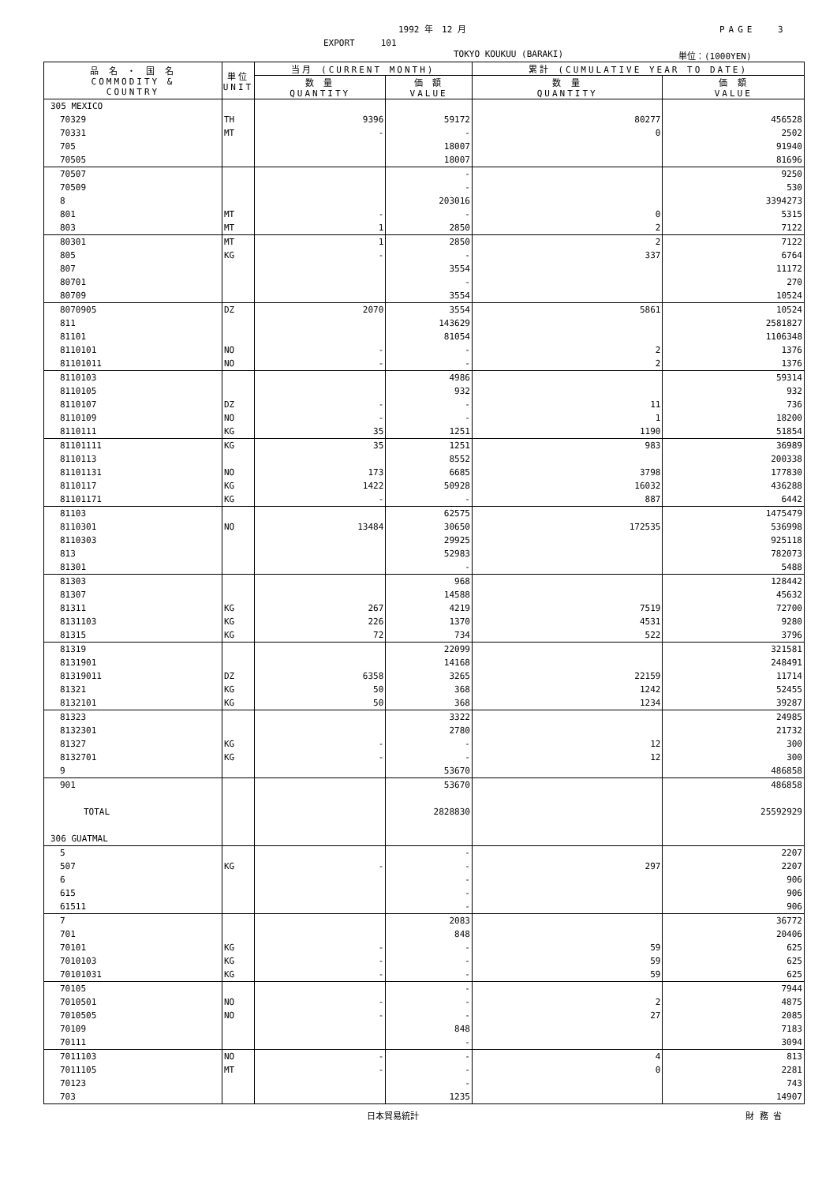1992 年　12 月 PAGE　 3
EXPORT　　　101
TOKYO KOUKUU (BARAKI) 単位：(1000YEN)
| 品 名 ・ 国 名 COMMODITY & COUNTRY | 単位 UNIT | 当月 (CURRENT MONTH) | | 累計 (CUMULATIVE YEAR TO DATE) | |
| --- | --- | --- | --- | --- | --- |
| | | 数 量 QUANTITY | 価 額 VALUE | 数 量 QUANTITY | 価 額 VALUE |
| 305 MEXICO | | | | | |
| 70329 | TH | 9396 | 59172 | 80277 | 456528 |
| 70331 | MT | - | - | 0 | 2502 |
| 705 | | | 18007 | | 91940 |
| 70505 | | | 18007 | | 81696 |
| 70507 | | | - | | 9250 |
| 70509 | | | - | | 530 |
| 8 | | | 203016 | | 3394273 |
| 801 | MT | - | - | 0 | 5315 |
| 803 | MT | 1 | 2850 | 2 | 7122 |
| 80301 | MT | 1 | 2850 | 2 | 7122 |
| 805 | KG | - | - | 337 | 6764 |
| 807 | | | 3554 | | 11172 |
| 80701 | | | - | | 270 |
| 80709 | | | 3554 | | 10524 |
| 8070905 | DZ | 2070 | 3554 | 5861 | 10524 |
| 811 | | | 143629 | | 2581827 |
| 81101 | | | 81054 | | 1106348 |
| 8110101 | NO | - | - | 2 | 1376 |
| 81101011 | NO | - | - | 2 | 1376 |
| 8110103 | | | 4986 | | 59314 |
| 8110105 | | | 932 | | 932 |
| 8110107 | DZ | - | - | 11 | 736 |
| 8110109 | NO | - | - | 1 | 18200 |
| 8110111 | KG | 35 | 1251 | 1190 | 51854 |
| 81101111 | KG | 35 | 1251 | 983 | 36989 |
| 8110113 | | | 8552 | | 200338 |
| 81101131 | NO | 173 | 6685 | 3798 | 177830 |
| 8110117 | KG | 1422 | 50928 | 16032 | 436288 |
| 81101171 | KG | - | - | 887 | 6442 |
| 81103 | | | 62575 | | 1475479 |
| 8110301 | NO | 13484 | 30650 | 172535 | 536998 |
| 8110303 | | | 29925 | | 925118 |
| 813 | | | 52983 | | 782073 |
| 81301 | | | - | | 5488 |
| 81303 | | | 968 | | 128442 |
| 81307 | | | 14588 | | 45632 |
| 81311 | KG | 267 | 4219 | 7519 | 72700 |
| 8131103 | KG | 226 | 1370 | 4531 | 9280 |
| 81315 | KG | 72 | 734 | 522 | 3796 |
| 81319 | | | 22099 | | 321581 |
| 8131901 | | | 14168 | | 248491 |
| 81319011 | DZ | 6358 | 3265 | 22159 | 11714 |
| 81321 | KG | 50 | 368 | 1242 | 52455 |
| 8132101 | KG | 50 | 368 | 1234 | 39287 |
| 81323 | | | 3322 | | 24985 |
| 8132301 | | | 2780 | | 21732 |
| 81327 | KG | - | - | 12 | 300 |
| 8132701 | KG | - | - | 12 | 300 |
| 9 | | | 53670 | | 486858 |
| 901 | | | 53670 | | 486858 |
| TOTAL | | | 2828830 | | 25592929 |
| 306 GUATMAL | | | | | |
| 5 | | | - | | 2207 |
| 507 | KG | - | - | 297 | 2207 |
| 6 | | | - | | 906 |
| 615 | | | - | | 906 |
| 61511 | | | - | | 906 |
| 7 | | | 2083 | | 36772 |
| 701 | | | 848 | | 20406 |
| 70101 | KG | - | - | 59 | 625 |
| 7010103 | KG | - | - | 59 | 625 |
| 70101031 | KG | - | - | 59 | 625 |
| 70105 | | | - | | 7944 |
| 7010501 | NO | - | - | 2 | 4875 |
| 7010505 | NO | - | - | 27 | 2085 |
| 70109 | | | 848 | | 7183 |
| 70111 | | | - | | 3094 |
| 7011103 | NO | - | - | 4 | 813 |
| 7011105 | MT | - | - | 0 | 2281 |
| 70123 | | | - | | 743 |
| 703 | | | 1235 | | 14907 |
日本貿易統計 財 務 省